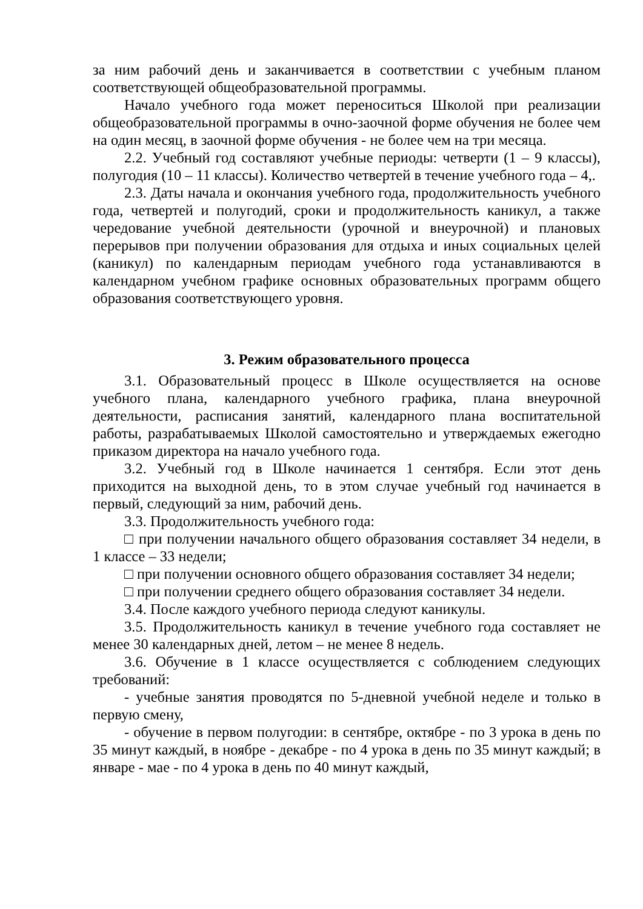за ним рабочий день и заканчивается в соответствии с учебным планом соответствующей общеобразовательной программы.
Начало учебного года может переноситься Школой при реализации общеобразовательной программы в очно-заочной форме обучения не более чем на один месяц, в заочной форме обучения - не более чем на три месяца.
2.2. Учебный год составляют учебные периоды: четверти (1 – 9 классы), полугодия (10 – 11 классы). Количество четвертей в течение учебного года – 4,.
2.3. Даты начала и окончания учебного года, продолжительность учебного года, четвертей и полугодий, сроки и продолжительность каникул, а также чередование учебной деятельности (урочной и внеурочной) и плановых перерывов при получении образования для отдыха и иных социальных целей (каникул) по календарным периодам учебного года устанавливаются в календарном учебном графике основных образовательных программ общего образования соответствующего уровня.
3. Режим образовательного процесса
3.1. Образовательный процесс в Школе осуществляется на основе учебного плана, календарного учебного графика, плана внеурочной деятельности, расписания занятий, календарного плана воспитательной работы, разрабатываемых Школой самостоятельно и утверждаемых ежегодно приказом директора на начало учебного года.
3.2. Учебный год в Школе начинается 1 сентября. Если этот день приходится на выходной день, то в этом случае учебный год начинается в первый, следующий за ним, рабочий день.
3.3. Продолжительность учебного года:
□ при получении начального общего образования составляет 34 недели, в 1 классе – 33 недели;
□ при получении основного общего образования составляет 34 недели;
□ при получении среднего общего образования составляет 34 недели.
3.4. После каждого учебного периода следуют каникулы.
3.5. Продолжительность каникул в течение учебного года составляет не менее 30 календарных дней, летом – не менее 8 недель.
3.6. Обучение в 1 классе осуществляется с соблюдением следующих требований:
- учебные занятия проводятся по 5-дневной учебной неделе и только в первую смену,
- обучение в первом полугодии: в сентябре, октябре - по 3 урока в день по 35 минут каждый, в ноябре - декабре - по 4 урока в день по 35 минут каждый; в январе - мае - по 4 урока в день по 40 минут каждый,